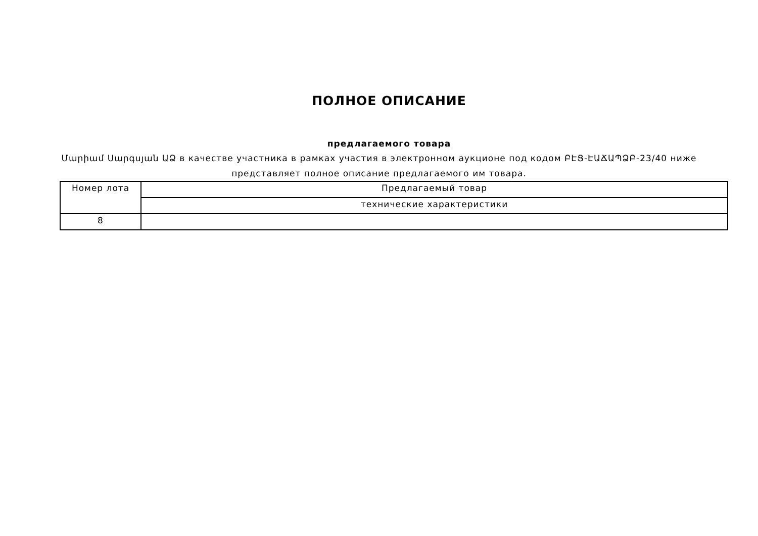ПОЛНОЕ ОПИСАНИЕ
предлагаемого товара
Մարիամ Սարգսյան ԱՁ в качестве участника в рамках участия в электронном аукционе под кодом ԲԷՑ-ԷԱՃԱՊՁԲ-23/40 ниже представляет полное описание предлагаемого им товара.
| Номер лота | Предлагаемый товар |
| --- | --- |
| | технические характеристики |
| 8 | |